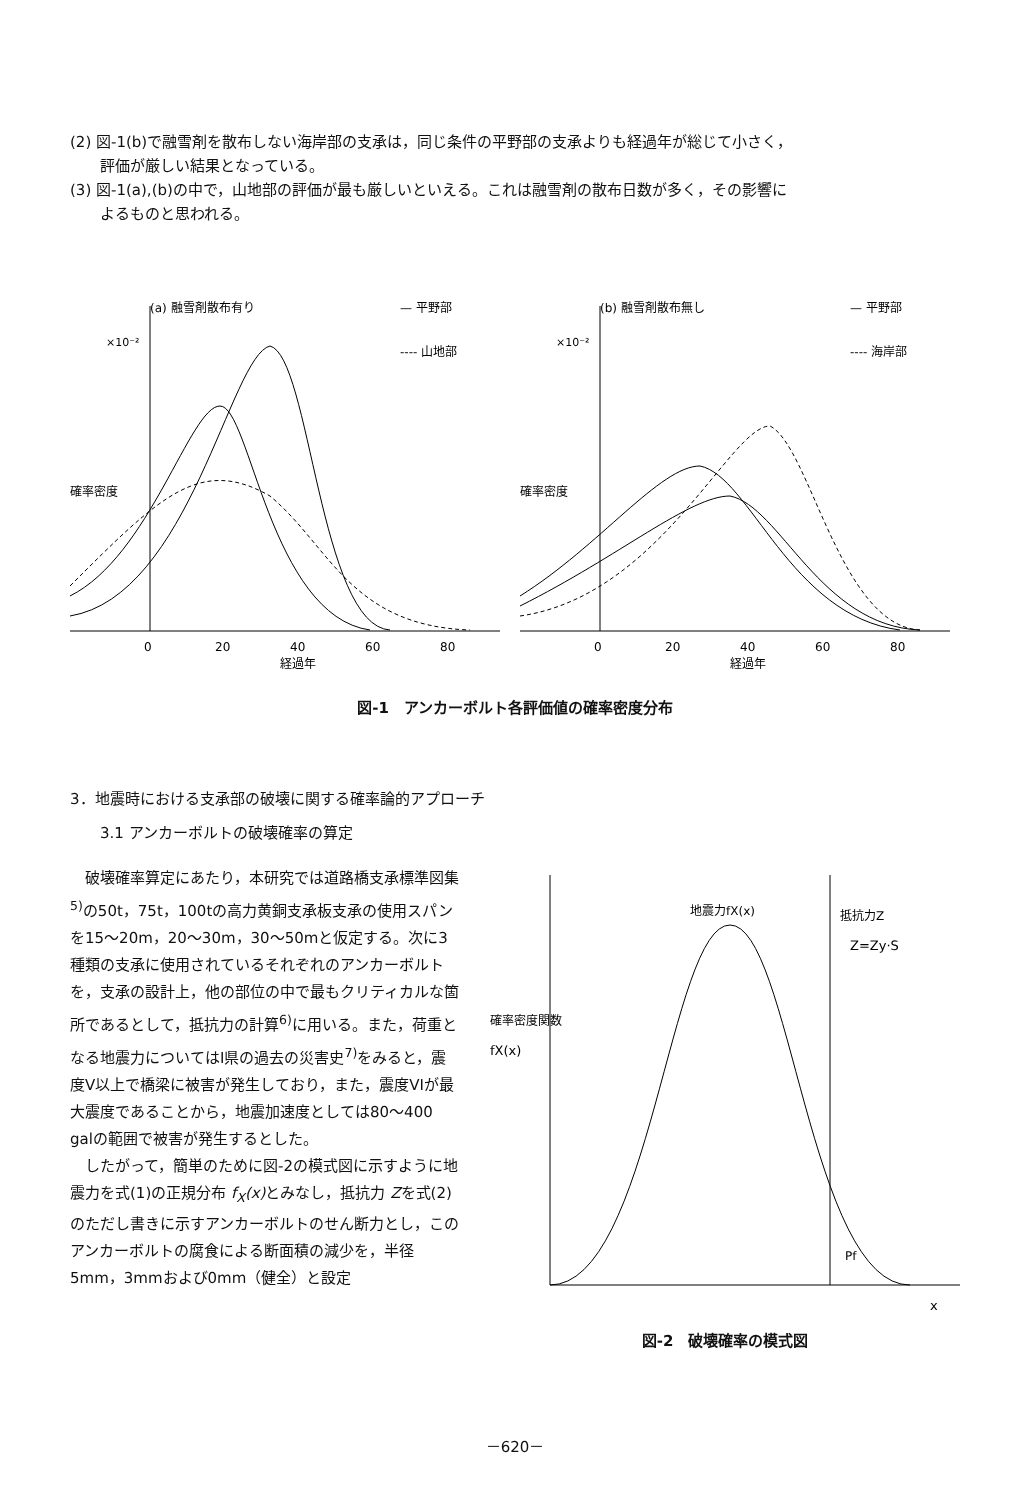(2) 図-1(b)で融雪剤を散布しない海岸部の支承は，同じ条件の平野部の支承よりも経過年が総じて小さく，
評価が厳しい結果となっている。
(3) 図-1(a),(b)の中で，山地部の評価が最も厳しいといえる。これは融雪剤の散布日数が多く，その影響に
よるものと思われる。
(a) 融雪剤散布有り
— 平野部
---- 山地部
確率密度
×10⁻²
0
20
40
60
80
経過年
(b) 融雪剤散布無し
— 平野部
---- 海岸部
確率密度
×10⁻²
0
20
40
60
80
経過年
図-1　アンカーボルト各評価値の確率密度分布
3．地震時における支承部の破壊に関する確率論的アプローチ
3.1 アンカーボルトの破壊確率の算定
破壊確率算定にあたり，本研究では道路橋支承標準図集<sup>5)</sup>の50t，75t，100tの高力黄銅支承板支承の使用スパンを15～20m，20～30m，30～50mと仮定する。次に3種類の支承に使用されているそれぞれのアンカーボルトを，支承の設計上，他の部位の中で最もクリティカルな箇所であるとして，抵抗力の計算<sup>6)</sup>に用いる。また，荷重となる地震力についてはI県の過去の災害史<sup>7)</sup>をみると，震度V以上で橋梁に被害が発生しており，また，震度VIが最大震度であることから，地震加速度としては80～400 galの範囲で被害が発生するとした。
したがって，簡単のために図-2の模式図に示すように地震力を式(1)の正規分布 f<sub>X</sub>(x) とみなし，抵抗力 Zを式(2)のただし書きに示すアンカーボルトのせん断力とし，このアンカーボルトの腐食による断面積の減少を，半径5mm，3mmおよび0mm（健全）と設定
確率密度関数
fX(x)
地震力fX(x)
抵抗力Z
Z=Zy·S
Pf
x
図-2　破壊確率の模式図
－620－